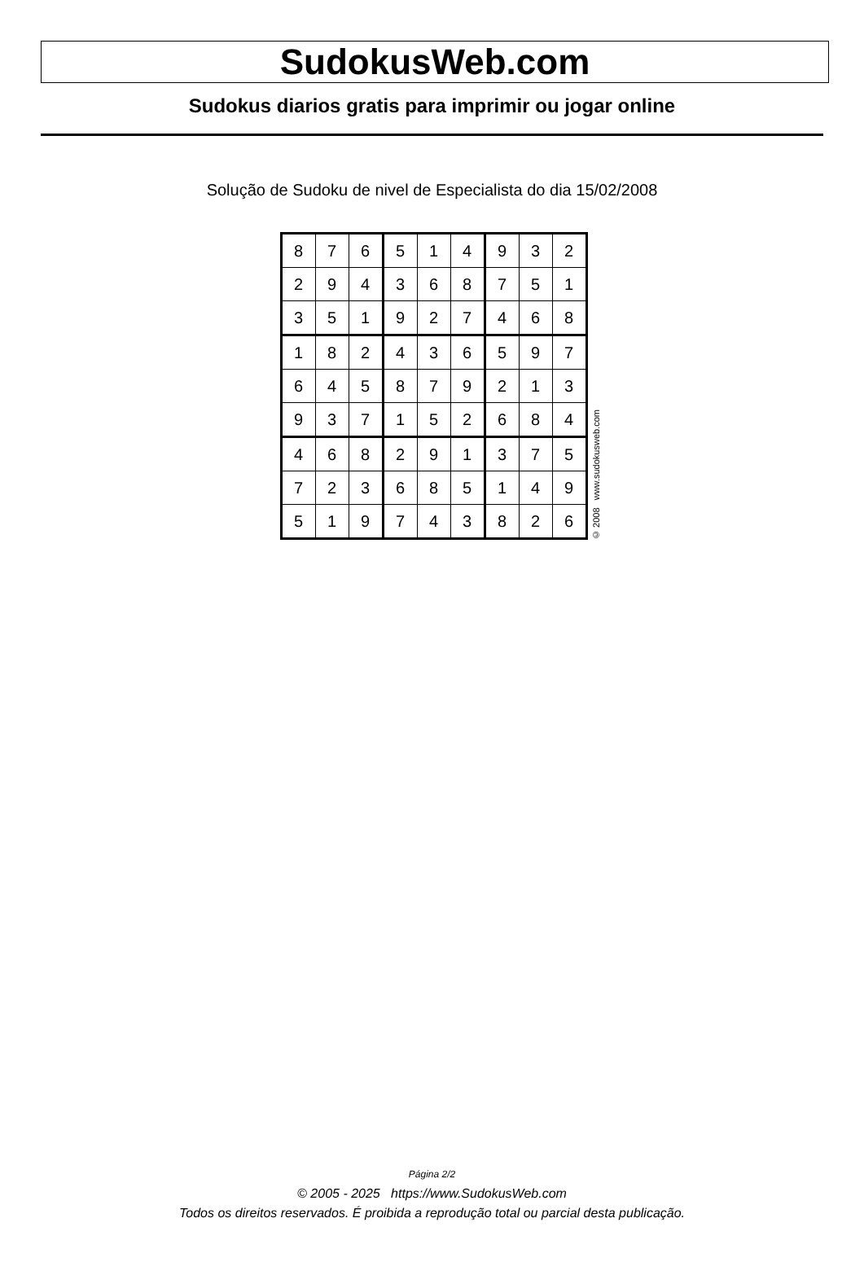SudokusWeb.com
Sudokus diarios gratis para imprimir ou jogar online
Solução de Sudoku de nivel de Especialista do dia 15/02/2008
| 8 | 7 | 6 | 5 | 1 | 4 | 9 | 3 | 2 |
| 2 | 9 | 4 | 3 | 6 | 8 | 7 | 5 | 1 |
| 3 | 5 | 1 | 9 | 2 | 7 | 4 | 6 | 8 |
| 1 | 8 | 2 | 4 | 3 | 6 | 5 | 9 | 7 |
| 6 | 4 | 5 | 8 | 7 | 9 | 2 | 1 | 3 |
| 9 | 3 | 7 | 1 | 5 | 2 | 6 | 8 | 4 |
| 4 | 6 | 8 | 2 | 9 | 1 | 3 | 7 | 5 |
| 7 | 2 | 3 | 6 | 8 | 5 | 1 | 4 | 9 |
| 5 | 1 | 9 | 7 | 4 | 3 | 8 | 2 | 6 |
© 2008 www.sudokusweb.com
Página 2/2
© 2005 - 2025 https://www.SudokusWeb.com
Todos os direitos reservados. É proibida a reprodução total ou parcial desta publicação.